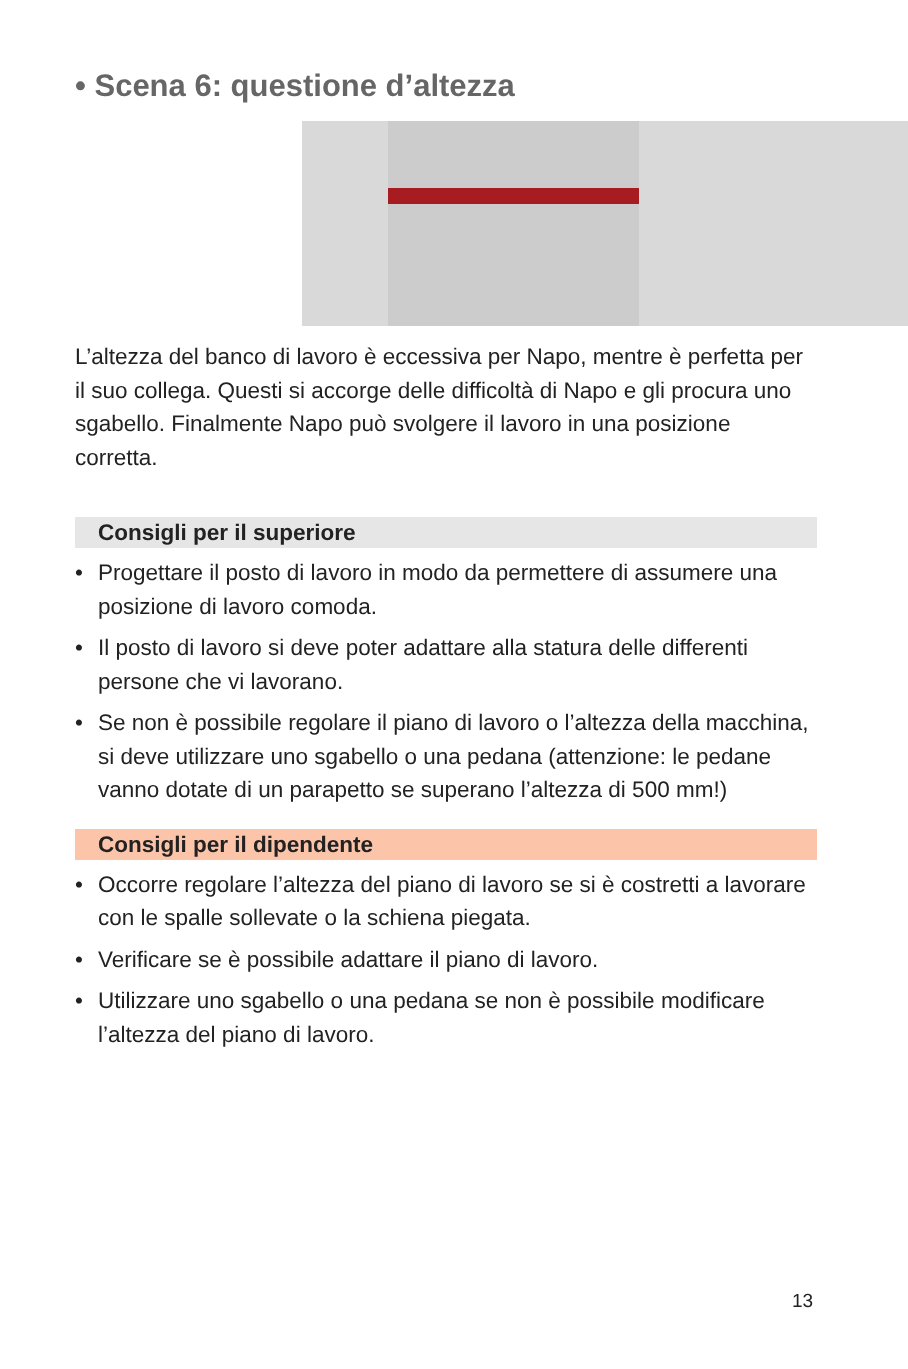• Scena 6: questione d’altezza
L’altezza del banco di lavoro è eccessiva per Napo, mentre è perfetta per il suo collega. Questi si accorge delle difficoltà di Napo e gli procura uno sgabello. Finalmente Napo può svolgere il lavoro in una posizione corretta.
Consigli per il superiore
• Progettare il posto di lavoro in modo da permettere di assumere una posizione di lavoro comoda.
• Il posto di lavoro si deve poter adattare alla statura delle differenti persone che vi lavorano.
• Se non è possibile regolare il piano di lavoro o l’altezza della macchina, si deve utilizzare uno sgabello o una pedana (attenzione: le pedane vanno dotate di un parapetto se superano l’altezza di 500 mm!)
Consigli per il dipendente
• Occorre regolare l’altezza del piano di lavoro se si è costretti a lavorare con le spalle sollevate o la schiena piegata.
• Verificare se è possibile adattare il piano di lavoro.
• Utilizzare uno sgabello o una pedana se non è possibile modificare l’altezza del piano di lavoro.
13